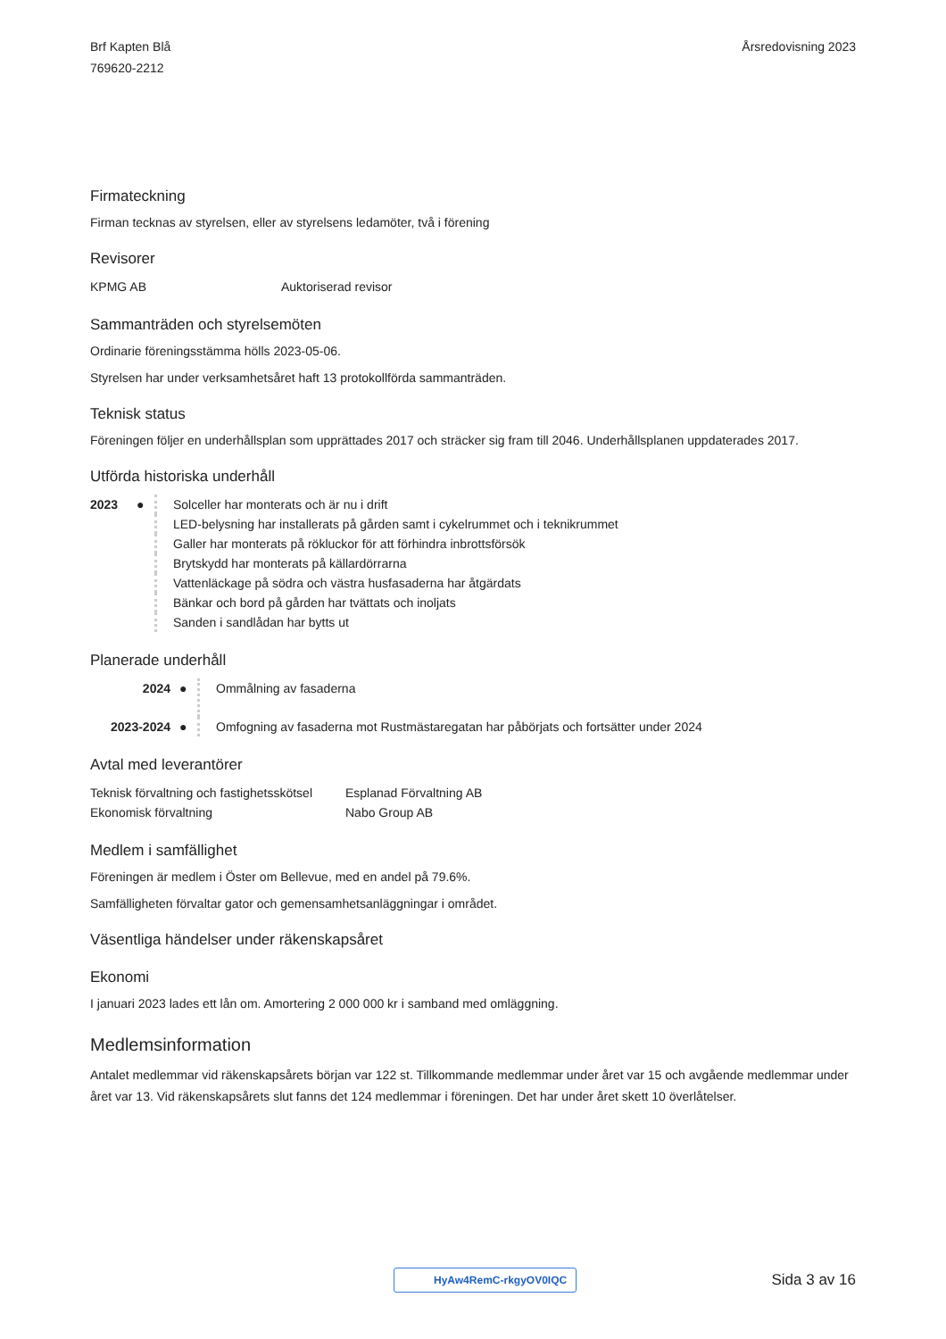Brf Kapten Blå
769620-2212
Årsredovisning 2023
Firmateckning
Firman tecknas av styrelsen, eller av styrelsens ledamöter, två i förening
Revisorer
| KPMG AB | Auktoriserad revisor |
Sammanträden och styrelsemöten
Ordinarie föreningsstämma hölls 2023-05-06.
Styrelsen har under verksamhetsåret haft 13 protokollförda sammanträden.
Teknisk status
Föreningen följer en underhållsplan som upprättades 2017 och sträcker sig fram till 2046. Underhållsplanen uppdaterades 2017.
Utförda historiska underhåll
| 2023 | ● | Solceller har monterats och är nu i drift |
| | | LED-belysning har installerats på gården samt i cykelrummet och i teknikrummet |
| | | Galler har monterats på rökluckor för att förhindra inbrottsförsök |
| | | Brytskydd har monterats på källardörrarna |
| | | Vattenläckage på södra och västra husfasaderna har åtgärdats |
| | | Bänkar och bord på gården har tvättats och inoljats |
| | | Sanden i sandlådan har bytts ut |
Planerade underhåll
| 2024 | ● | Ommålning av fasaderna |
| 2023-2024 | ● | Omfogning av fasaderna mot Rustmästaregatan har påbörjats och fortsätter under 2024 |
Avtal med leverantörer
| Teknisk förvaltning och fastighetsskötsel | Esplanad Förvaltning AB |
| Ekonomisk förvaltning | Nabo Group AB |
Medlem i samfällighet
Föreningen är medlem i Öster om Bellevue, med en andel på 79.6%.
Samfälligheten förvaltar gator och gemensamhetsanläggningar i området.
Väsentliga händelser under räkenskapsåret
Ekonomi
I januari 2023 lades ett lån om. Amortering 2 000 000 kr i samband med omläggning.
Medlemsinformation
Antalet medlemmar vid räkenskapsårets början var 122 st. Tillkommande medlemmar under året var 15 och avgående medlemmar under året var 13. Vid räkenskapsårets slut fanns det 124 medlemmar i föreningen. Det har under året skett 10 överlåtelser.
HyAw4RemC-rkgyOV0IQC Sida 3 av 16